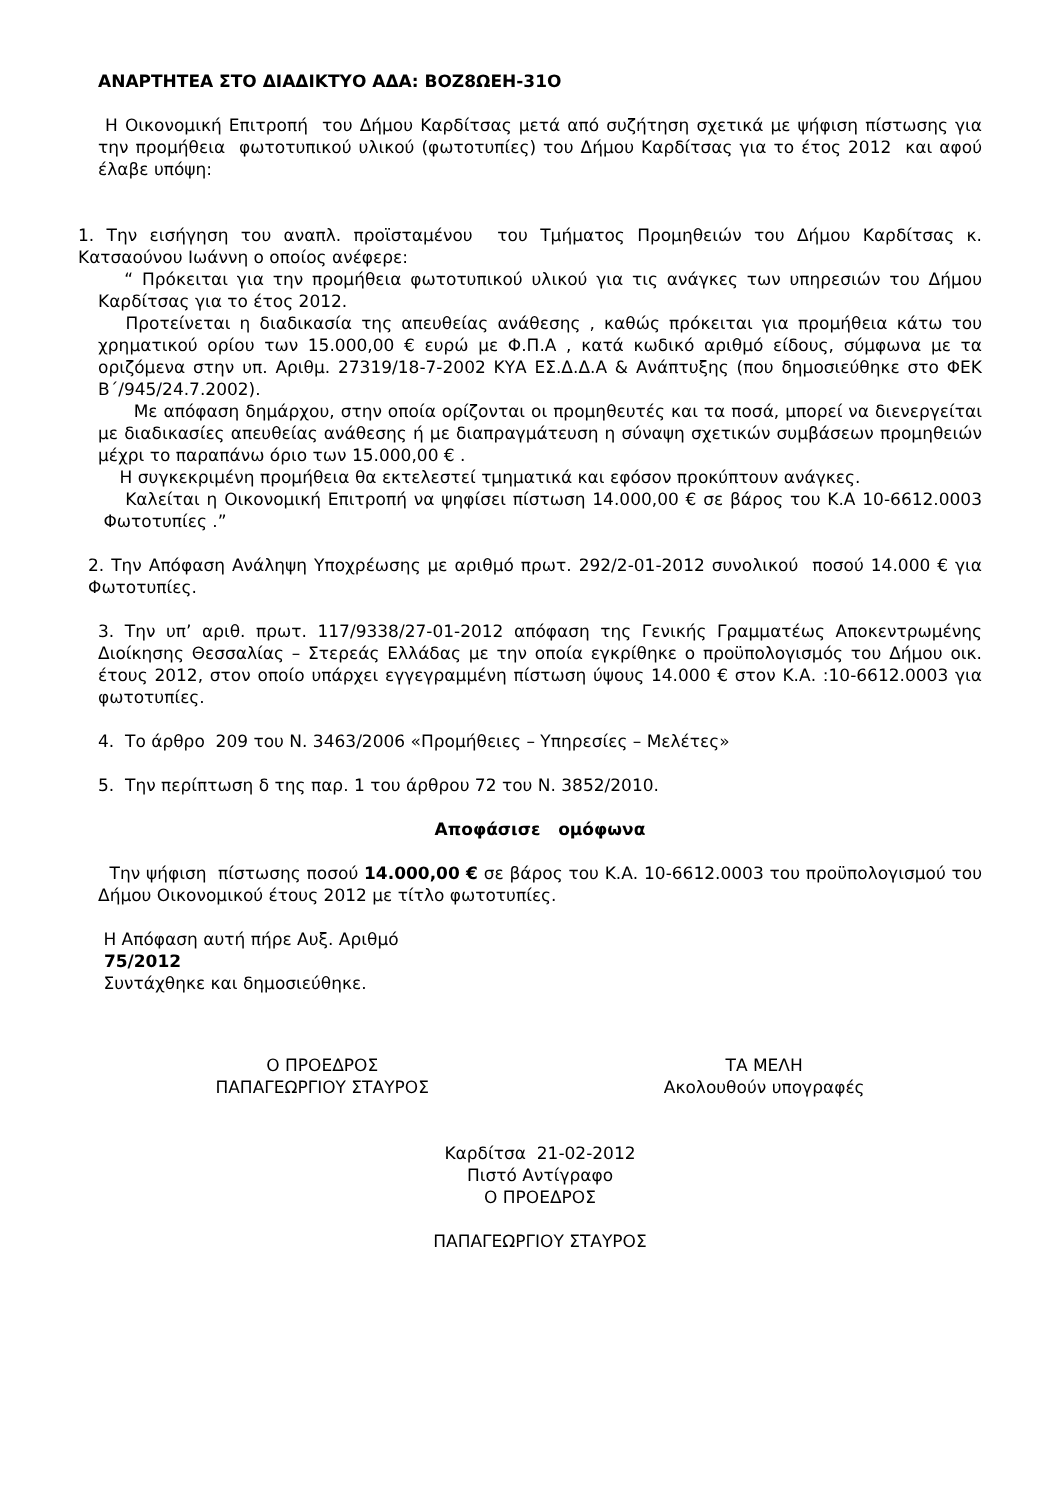ΑΝΑΡΤΗΤΕΑ ΣΤΟ ΔΙΑΔΙΚΤΥΟ ΑΔΑ: ΒΟΖ8ΩΕΗ-31Ο
Η Οικονομική Επιτροπή του Δήμου Καρδίτσας μετά από συζήτηση σχετικά με ψήφιση πίστωσης για την προμήθεια φωτοτυπικού υλικού (φωτοτυπίες) του Δήμου Καρδίτσας για το έτος 2012 και αφού έλαβε υπόψη:
1. Την εισήγηση του αναπλ. προϊσταμένου του Τμήματος Προμηθειών του Δήμου Καρδίτσας κ. Κατσαούνου Ιωάννη ο οποίος ανέφερε:
“ Πρόκειται για την προμήθεια φωτοτυπικού υλικού για τις ανάγκες των υπηρεσιών του Δήμου Καρδίτσας για το έτος 2012.
Προτείνεται η διαδικασία της απευθείας ανάθεσης , καθώς πρόκειται για προμήθεια κάτω του χρηματικού ορίου των 15.000,00 € ευρώ με Φ.Π.Α , κατά κωδικό αριθμό είδους, σύμφωνα με τα οριζόμενα στην υπ. Αριθμ. 27319/18-7-2002 ΚΥΑ ΕΣ.Δ.Δ.Α & Ανάπτυξης (που δημοσιεύθηκε στο ΦΕΚ Β΄/945/24.7.2002).
Με απόφαση δημάρχου, στην οποία ορίζονται οι προμηθευτές και τα ποσά, μπορεί να διενεργείται με διαδικασίες απευθείας ανάθεσης ή με διαπραγμάτευση η σύναψη σχετικών συμβάσεων προμηθειών μέχρι το παραπάνω όριο των 15.000,00 € .
Η συγκεκριμένη προμήθεια θα εκτελεστεί τμηματικά και εφόσον προκύπτουν ανάγκες.
Καλείται η Οικονομική Επιτροπή να ψηφίσει πίστωση 14.000,00 € σε βάρος του Κ.Α 10-6612.0003 Φωτοτυπίες .”
2. Την Απόφαση Ανάληψη Υποχρέωσης με αριθμό πρωτ. 292/2-01-2012 συνολικού ποσού 14.000 € για Φωτοτυπίες.
3. Την υπ’ αριθ. πρωτ. 117/9338/27-01-2012 απόφαση της Γενικής Γραμματέως Αποκεντρωμένης Διοίκησης Θεσσαλίας – Στερεάς Ελλάδας με την οποία εγκρίθηκε ο προϋπολογισμός του Δήμου οικ. έτους 2012, στον οποίο υπάρχει εγγεγραμμένη πίστωση ύψους 14.000 € στον Κ.Α. :10-6612.0003 για φωτοτυπίες.
4. Το άρθρο 209 του Ν. 3463/2006 «Προμήθειες – Υπηρεσίες – Μελέτες»
5. Την περίπτωση δ της παρ. 1 του άρθρου 72 του Ν. 3852/2010.
Αποφάσισε ομόφωνα
Την ψήφιση πίστωσης ποσού 14.000,00 € σε βάρος του Κ.Α. 10-6612.0003 του προϋπολογισμού του Δήμου Οικονομικού έτους 2012 με τίτλο φωτοτυπίες.
Η Απόφαση αυτή πήρε Αυξ. Αριθμό
75/2012
Συντάχθηκε και δημοσιεύθηκε.
Ο ΠΡΟΕΔΡΟΣ
ΠΑΠΑΓΕΩΡΓΙΟΥ ΣΤΑΥΡΟΣ
ΤΑ ΜΕΛΗ
Ακολουθούν υπογραφές
Καρδίτσα 21-02-2012
Πιστό Αντίγραφο
Ο ΠΡΟΕΔΡΟΣ
ΠΑΠΑΓΕΩΡΓΙΟΥ ΣΤΑΥΡΟΣ